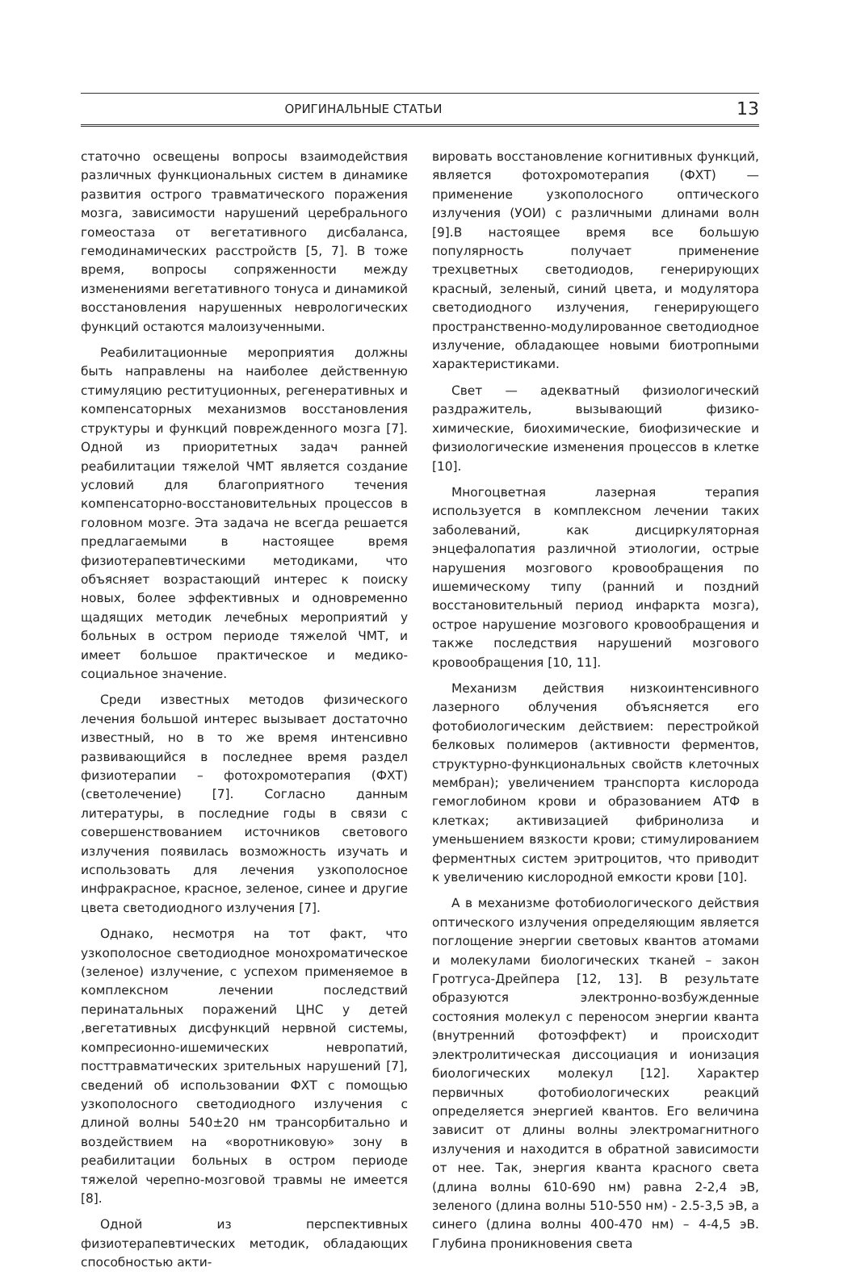ОРИГИНАЛЬНЫЕ СТАТЬИ 13
статочно освещены вопросы взаимодействия различных функциональных систем в динамике развития острого травматического поражения мозга, зависимости нарушений церебрального гомеостаза от вегетативного дисбаланса, гемодинамических расстройств [5, 7]. В тоже время, вопросы сопряженности между изменениями вегетативного тонуса и динамикой восстановления нарушенных неврологических функций остаются малоизученными.
Реабилитационные мероприятия должны быть направлены на наиболее действенную стимуляцию реституционных, регенеративных и компенсаторных механизмов восстановления структуры и функций поврежденного мозга [7]. Одной из приоритетных задач ранней реабилитации тяжелой ЧМТ является создание условий для благоприятного течения компенсаторно-восстановительных процессов в головном мозге. Эта задача не всегда решается предлагаемыми в настоящее время физиотерапевтическими методиками, что объясняет возрастающий интерес к поиску новых, более эффективных и одновременно щадящих методик лечебных мероприятий у больных в остром периоде тяжелой ЧМТ, и имеет большое практическое и медико-социальное значение.
Среди известных методов физического лечения большой интерес вызывает достаточно известный, но в то же время интенсивно развивающийся в последнее время раздел физиотерапии – фотохромотерапия (ФХТ) (светолечение) [7]. Согласно данным литературы, в последние годы в связи с совершенствованием источников светового излучения появилась возможность изучать и использовать для лечения узкополосное инфракрасное, красное, зеленое, синее и другие цвета светодиодного излучения [7].
Однако, несмотря на тот факт, что узкополосное светодиодное монохроматическое (зеленое) излучение, с успехом применяемое в комплексном лечении последствий перинатальных поражений ЦНС у детей ,вегетативных дисфункций нервной системы, компресионно-ишемических невропатий, посттравматических зрительных нарушений [7], сведений об использовании ФХТ с помощью узкополосного светодиодного излучения с длиной волны 540±20 нм трансорбитально и воздействием на «воротниковую» зону в реабилитации больных в остром периоде тяжелой черепно-мозговой травмы не имеется [8].
Одной из перспективных физиотерапевтических методик, обладающих способностью акти-
вировать восстановление когнитивных функций, является фотохромотерапия (ФХТ) — применение узкополосного оптического излучения (УОИ) с различными длинами волн [9].В настоящее время все большую популярность получает применение трехцветных светодиодов, генерирующих красный, зеленый, синий цвета, и модулятора светодиодного излучения, генерирующего пространственно-модулированное светодиодное излучение, обладающее новыми биотропными характеристиками.
Свет — адекватный физиологический раздражитель, вызывающий физико-химические, биохимические, биофизические и физиологические изменения процессов в клетке [10].
Многоцветная лазерная терапия используется в комплексном лечении таких заболеваний, как дисциркуляторная энцефалопатия различной этиологии, острые нарушения мозгового кровообращения по ишемическому типу (ранний и поздний восстановительный период инфаркта мозга), острое нарушение мозгового кровообращения и также последствия нарушений мозгового кровообращения [10, 11].
Механизм действия низкоинтенсивного лазерного облучения объясняется его фотобиологическим действием: перестройкой белковых полимеров (активности ферментов, структурно-функциональных свойств клеточных мембран); увеличением транспорта кислорода гемоглобином крови и образованием АТФ в клетках; активизацией фибринолиза и уменьшением вязкости крови; стимулированием ферментных систем эритроцитов, что приводит к увеличению кислородной емкости крови [10].
А в механизме фотобиологического действия оптического излучения определяющим является поглощение энергии световых квантов атомами и молекулами биологических тканей – закон Гротгуса-Дрейпера [12, 13]. В результате образуются электронно-возбужденные состояния молекул с переносом энергии кванта (внутренний фотоэффект) и происходит электролитическая диссоциация и ионизация биологических молекул [12]. Характер первичных фотобиологических реакций определяется энергией квантов. Его величина зависит от длины волны электромагнитного излучения и находится в обратной зависимости от нее. Так, энергия кванта красного света (длина волны 610-690 нм) равна 2-2,4 эВ, зеленого (длина волны 510-550 нм) - 2.5-3,5 эВ, а синего (длина волны 400-470 нм) – 4-4,5 эВ. Глубина проникновения света